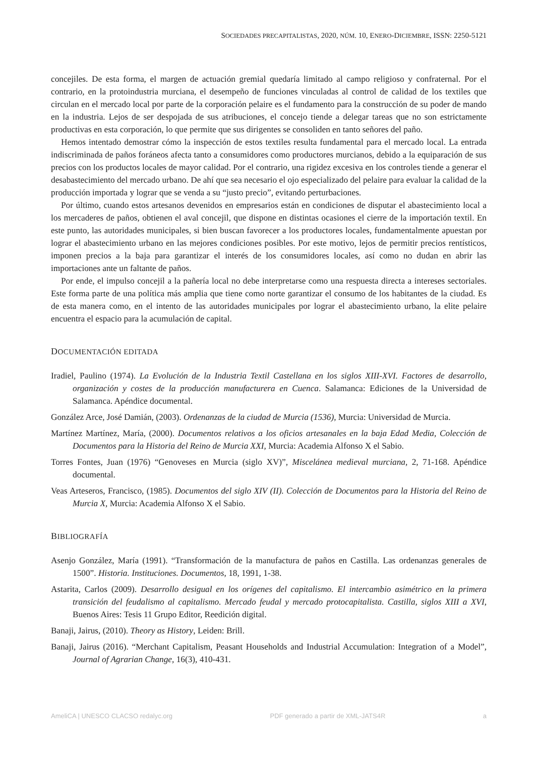SOCIEDADES PRECAPITALISTAS, 2020, NÚM. 10, ENERO-DICIEMBRE, ISSN: 2250-5121
concejiles. De esta forma, el margen de actuación gremial quedaría limitado al campo religioso y confraternal. Por el contrario, en la protoindustria murciana, el desempeño de funciones vinculadas al control de calidad de los textiles que circulan en el mercado local por parte de la corporación pelaire es el fundamento para la construcción de su poder de mando en la industria. Lejos de ser despojada de sus atribuciones, el concejo tiende a delegar tareas que no son estrictamente productivas en esta corporación, lo que permite que sus dirigentes se consoliden en tanto señores del paño.
Hemos intentado demostrar cómo la inspección de estos textiles resulta fundamental para el mercado local. La entrada indiscriminada de paños foráneos afecta tanto a consumidores como productores murcianos, debido a la equiparación de sus precios con los productos locales de mayor calidad. Por el contrario, una rigidez excesiva en los controles tiende a generar el desabastecimiento del mercado urbano. De ahí que sea necesario el ojo especializado del pelaire para evaluar la calidad de la producción importada y lograr que se venda a su “justo precio”, evitando perturbaciones.
Por último, cuando estos artesanos devenidos en empresarios están en condiciones de disputar el abastecimiento local a los mercaderes de paños, obtienen el aval concejil, que dispone en distintas ocasiones el cierre de la importación textil. En este punto, las autoridades municipales, si bien buscan favorecer a los productores locales, fundamentalmente apuestan por lograr el abastecimiento urbano en las mejores condiciones posibles. Por este motivo, lejos de permitir precios rentísticos, imponen precios a la baja para garantizar el interés de los consumidores locales, así como no dudan en abrir las importaciones ante un faltante de paños.
Por ende, el impulso concejil a la pañería local no debe interpretarse como una respuesta directa a intereses sectoriales. Este forma parte de una política más amplia que tiene como norte garantizar el consumo de los habitantes de la ciudad. Es de esta manera como, en el intento de las autoridades municipales por lograr el abastecimiento urbano, la elite pelaire encuentra el espacio para la acumulación de capital.
DOCUMENTACIÓN EDITADA
Iradiel, Paulino (1974). La Evolución de la Industria Textil Castellana en los siglos XIII-XVI. Factores de desarrollo, organización y costes de la producción manufacturera en Cuenca. Salamanca: Ediciones de la Universidad de Salamanca. Apéndice documental.
González Arce, José Damián, (2003). Ordenanzas de la ciudad de Murcia (1536), Murcia: Universidad de Murcia.
Martínez Martínez, María, (2000). Documentos relativos a los oficios artesanales en la baja Edad Media, Colección de Documentos para la Historia del Reino de Murcia XXI, Murcia: Academia Alfonso X el Sabio.
Torres Fontes, Juan (1976) “Genoveses en Murcia (siglo XV)”, Miscelánea medieval murciana, 2, 71-168. Apéndice documental.
Veas Arteseros, Francisco, (1985). Documentos del siglo XIV (II). Colección de Documentos para la Historia del Reino de Murcia X, Murcia: Academia Alfonso X el Sabio.
BIBLIOGRAFÍA
Asenjo González, María (1991). “Transformación de la manufactura de paños en Castilla. Las ordenanzas generales de 1500”. Historia. Instituciones. Documentos, 18, 1991, 1-38.
Astarita, Carlos (2009). Desarrollo desigual en los orígenes del capitalismo. El intercambio asimétrico en la primera transición del feudalismo al capitalismo. Mercado feudal y mercado protocapitalista. Castilla, siglos XIII a XVI, Buenos Aires: Tesis 11 Grupo Editor, Reedición digital.
Banaji, Jairus, (2010). Theory as History, Leiden: Brill.
Banaji, Jairus (2016). “Merchant Capitalism, Peasant Households and Industrial Accumulation: Integration of a Model”, Journal of Agrarian Change, 16(3), 410-431.
AmeliCA | UNESCO CLACSO redalyc.org PDF generado a partir de XML-JATS4R a